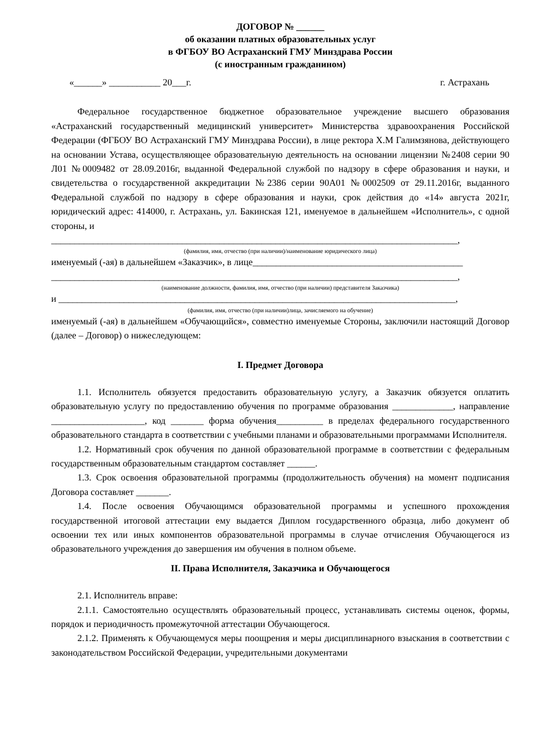ДОГОВОР № ______
об оказании платных образовательных услуг
в ФГБОУ ВО Астраханский ГМУ Минздрава России
(с иностранным гражданином)
«______» ___________ 20___г. г. Астрахань
Федеральное государственное бюджетное образовательное учреждение высшего образования «Астраханский государственный медицинский университет» Министерства здравоохранения Российской Федерации (ФГБОУ ВО Астраханский ГМУ Минздрава России), в лице ректора Х.М Галимзянова, действующего на основании Устава, осуществляющее образовательную деятельность на основании лицензии №2408 серии 90 Л01 №0009482 от 28.09.2016г, выданной Федеральной службой по надзору в сфере образования и науки, и свидетельства о государственной аккредитации №2386 серии 90А01 №0002509 от 29.11.2016г, выданного Федеральной службой по надзору в сфере образования и науки, срок действия до «14» августа 2021г, юридический адрес: 414000, г. Астрахань, ул. Бакинская 121, именуемое в дальнейшем «Исполнитель», с одной стороны, и
_______________________________________________________________________________________,
(фамилия, имя, отчество (при наличии)/наименование юридического лица)
именуемый (-ая) в дальнейшем «Заказчик», в лице_____________________________________________
_______________________________________________________________________________________,
(наименование должности, фамилия, имя, отчество (при наличии) представителя Заказчика)
и _____________________________________________________________________________________,
(фамилия, имя, отчество (при наличии)лица, зачисляемого на обучение)
именуемый (-ая) в дальнейшем «Обучающийся», совместно именуемые Стороны, заключили настоящий Договор (далее – Договор) о нижеследующем:
I. Предмет Договора
1.1. Исполнитель обязуется предоставить образовательную услугу, а Заказчик обязуется оплатить образовательную услугу по предоставлению обучения по программе образования _____________, направление ____________________, код _______ форма обучения__________ в пределах федерального государственного образовательного стандарта в соответствии с учебными планами и образовательными программами Исполнителя.
1.2. Нормативный срок обучения по данной образовательной программе в соответствии с федеральным государственным образовательным стандартом составляет ______.
1.3. Срок освоения образовательной программы (продолжительность обучения) на момент подписания Договора составляет _______.
1.4. После освоения Обучающимся образовательной программы и успешного прохождения государственной итоговой аттестации ему выдается Диплом государственного образца, либо документ об освоении тех или иных компонентов образовательной программы в случае отчисления Обучающегося из образовательного учреждения до завершения им обучения в полном объеме.
II. Права Исполнителя, Заказчика и Обучающегося
2.1. Исполнитель вправе:
2.1.1. Самостоятельно осуществлять образовательный процесс, устанавливать системы оценок, формы, порядок и периодичность промежуточной аттестации Обучающегося.
2.1.2. Применять к Обучающемуся меры поощрения и меры дисциплинарного взыскания в соответствии с законодательством Российской Федерации, учредительными документами